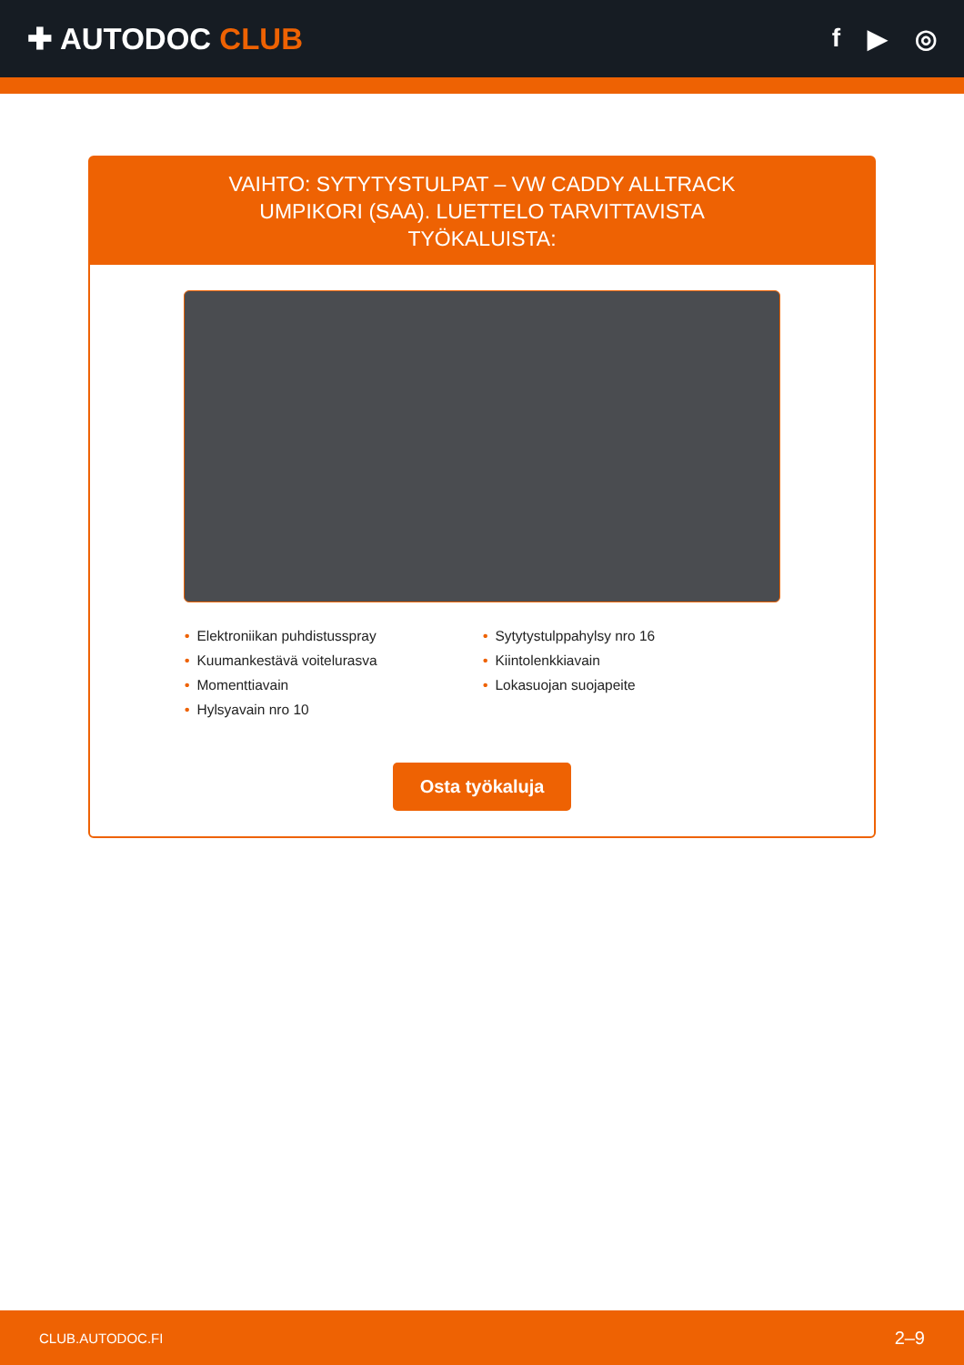✚ AUTODOC CLUB
f ▶ ◎
VAIHTO: SYTYTYSTULPAT – VW CADDY ALLTRACK UMPIKORI (SAA). LUETTELO TARVITTAVISTA TYÖKALUISTA:
• Elektroniikan puhdistusspray
• Kuumankestävä voitelurasva
• Momenttiavain
• Hylsyavain nro 10
• Sytytystulppahylsy nro 16
• Kiintolenkkiavain
• Lokasuojan suojapeite
Osta työkaluja
CLUB.AUTODOC.FI 2–9